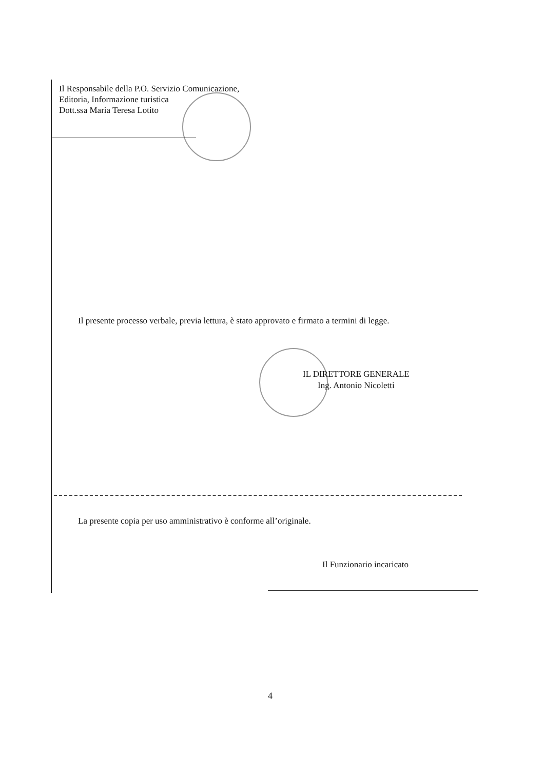Il Responsabile della P.O. Servizio Comunicazione,
Editoria, Informazione turistica
Dott.ssa Maria Teresa Lotito
Il presente processo verbale, previa lettura, è stato approvato e firmato a termini di legge.
IL DIRETTORE GENERALE
Ing. Antonio Nicoletti
La presente copia per uso amministrativo è conforme all’originale.
Il Funzionario incaricato
4